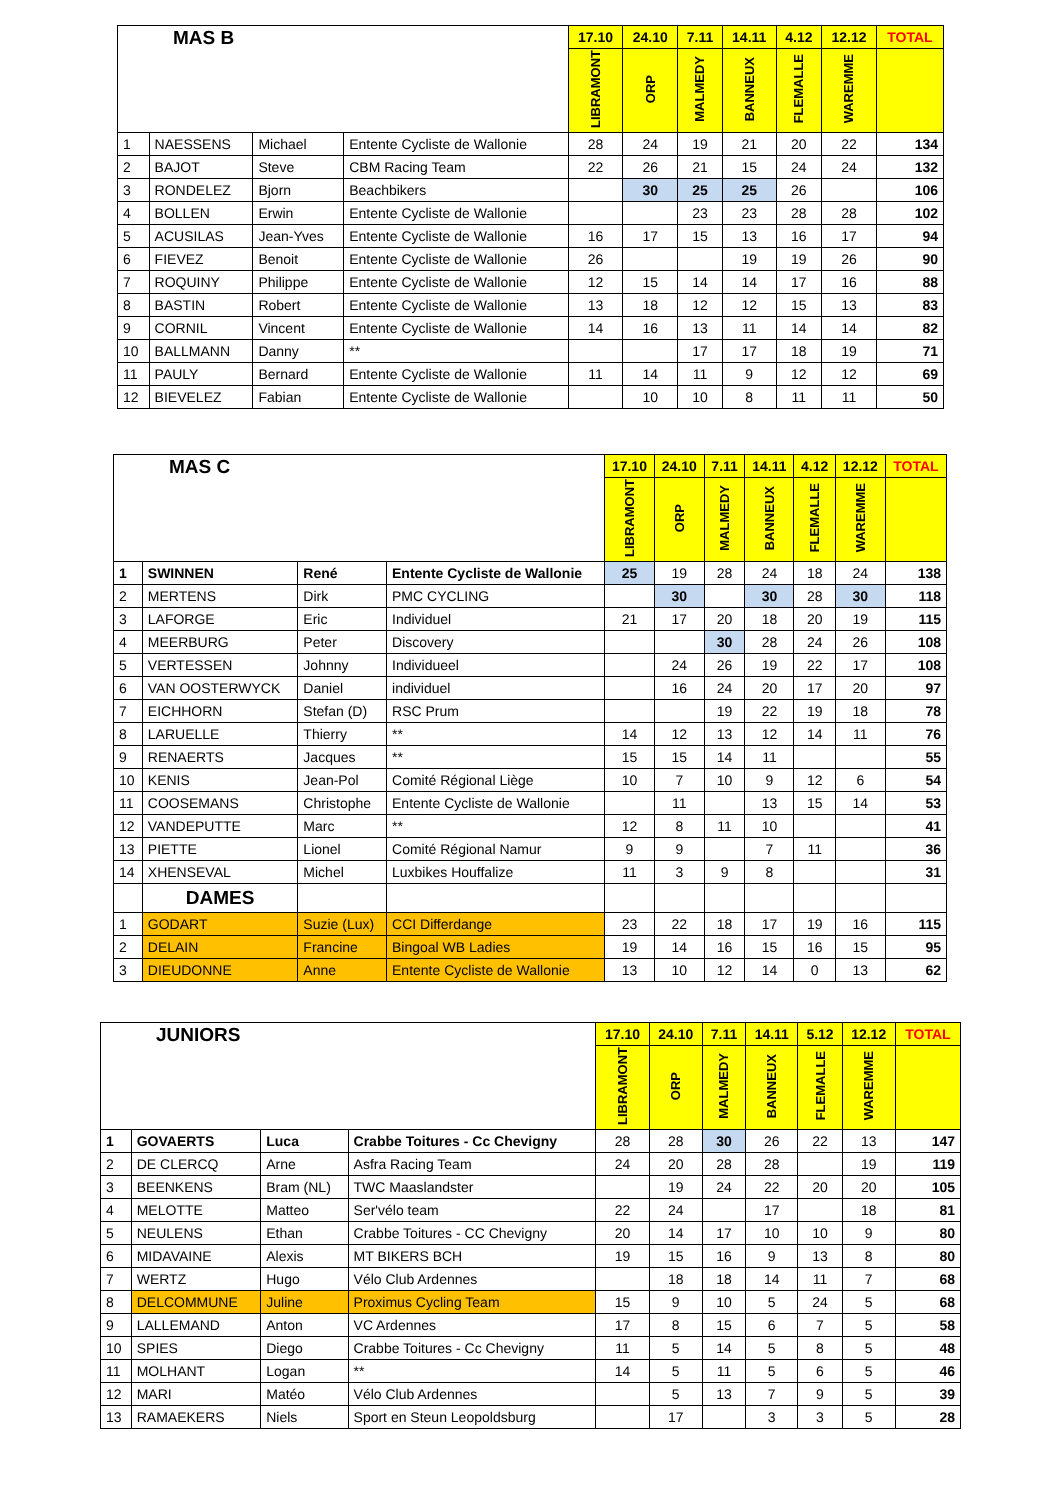| MAS B | | | | 17.10 | 24.10 | 7.11 | 14.11 | 4.12 | 12.12 | TOTAL |
| --- | --- | --- | --- | --- | --- | --- | --- | --- | --- | --- |
| | | | | LIBRAMONT | ORP | MALMEDY | BANNEUX | FLEMALLE | WAREMME | |
| 1 | NAESSENS | Michael | Entente Cycliste de Wallonie | 28 | 24 | 19 | 21 | 20 | 22 | 134 |
| 2 | BAJOT | Steve | CBM Racing Team | 22 | 26 | 21 | 15 | 24 | 24 | 132 |
| 3 | RONDELEZ | Bjorn | Beachbikers | | 30 | 25 | 25 | 26 | | 106 |
| 4 | BOLLEN | Erwin | Entente Cycliste de Wallonie | | | 23 | 23 | 28 | 28 | 102 |
| 5 | ACUSILAS | Jean-Yves | Entente Cycliste de Wallonie | 16 | 17 | 15 | 13 | 16 | 17 | 94 |
| 6 | FIEVEZ | Benoit | Entente Cycliste de Wallonie | 26 | | | 19 | 19 | 26 | 90 |
| 7 | ROQUINY | Philippe | Entente Cycliste de Wallonie | 12 | 15 | 14 | 14 | 17 | 16 | 88 |
| 8 | BASTIN | Robert | Entente Cycliste de Wallonie | 13 | 18 | 12 | 12 | 15 | 13 | 83 |
| 9 | CORNIL | Vincent | Entente Cycliste de Wallonie | 14 | 16 | 13 | 11 | 14 | 14 | 82 |
| 10 | BALLMANN | Danny | ** | | | 17 | 17 | 18 | 19 | 71 |
| 11 | PAULY | Bernard | Entente Cycliste de Wallonie | 11 | 14 | 11 | 9 | 12 | 12 | 69 |
| 12 | BIEVELEZ | Fabian | Entente Cycliste de Wallonie | | 10 | 10 | 8 | 11 | 11 | 50 |
| MAS C | | | | 17.10 | 24.10 | 7.11 | 14.11 | 4.12 | 12.12 | TOTAL |
| --- | --- | --- | --- | --- | --- | --- | --- | --- | --- | --- |
| | | | | LIBRAMONT | ORP | MALMEDY | BANNEUX | FLEMALLE | WAREMME | |
| 1 | SWINNEN | René | Entente Cycliste de Wallonie | 25 | 19 | 28 | 24 | 18 | 24 | 138 |
| 2 | MERTENS | Dirk | PMC CYCLING | | 30 | | 30 | 28 | 30 | 118 |
| 3 | LAFORGE | Eric | Individuel | 21 | 17 | 20 | 18 | 20 | 19 | 115 |
| 4 | MEERBURG | Peter | Discovery | | | 30 | 28 | 24 | 26 | 108 |
| 5 | VERTESSEN | Johnny | Individueel | | 24 | 26 | 19 | 22 | 17 | 108 |
| 6 | VAN OOSTERWYCK | Daniel | individuel | | 16 | 24 | 20 | 17 | 20 | 97 |
| 7 | EICHHORN | Stefan (D) | RSC Prum | | | 19 | 22 | 19 | 18 | 78 |
| 8 | LARUELLE | Thierry | ** | 14 | 12 | 13 | 12 | 14 | 11 | 76 |
| 9 | RENAERTS | Jacques | ** | 15 | 15 | 14 | 11 | | | 55 |
| 10 | KENIS | Jean-Pol | Comité Régional Liège | 10 | 7 | 10 | 9 | 12 | 6 | 54 |
| 11 | COOSEMANS | Christophe | Entente Cycliste de Wallonie | | 11 | | 13 | 15 | 14 | 53 |
| 12 | VANDEPUTTE | Marc | ** | 12 | 8 | 11 | 10 | | | 41 |
| 13 | PIETTE | Lionel | Comité Régional Namur | 9 | 9 | | 7 | 11 | | 36 |
| 14 | XHENSEVAL | Michel | Luxbikes Houffalize | 11 | 3 | 9 | 8 | | | 31 |
| | DAMES | | | | | | | | | |
| 1 | GODART | Suzie (Lux) | CCI Differdange | 23 | 22 | 18 | 17 | 19 | 16 | 115 |
| 2 | DELAIN | Francine | Bingoal WB Ladies | 19 | 14 | 16 | 15 | 16 | 15 | 95 |
| 3 | DIEUDONNE | Anne | Entente Cycliste de Wallonie | 13 | 10 | 12 | 14 | 0 | 13 | 62 |
| JUNIORS | | | | 17.10 | 24.10 | 7.11 | 14.11 | 5.12 | 12.12 | TOTAL |
| --- | --- | --- | --- | --- | --- | --- | --- | --- | --- | --- |
| | | | | LIBRAMONT | ORP | MALMEDY | BANNEUX | FLEMALLE | WAREMME | |
| 1 | GOVAERTS | Luca | Crabbe Toitures - Cc Chevigny | 28 | 28 | 30 | 26 | 22 | 13 | 147 |
| 2 | DE CLERCQ | Arne | Asfra Racing Team | 24 | 20 | 28 | 28 | | 19 | 119 |
| 3 | BEENKENS | Bram (NL) | TWC Maaslandster | | 19 | 24 | 22 | 20 | 20 | 105 |
| 4 | MELOTTE | Matteo | Ser'vélo team | 22 | 24 | | 17 | | 18 | 81 |
| 5 | NEULENS | Ethan | Crabbe Toitures - CC Chevigny | 20 | 14 | 17 | 10 | 10 | 9 | 80 |
| 6 | MIDAVAINE | Alexis | MT BIKERS BCH | 19 | 15 | 16 | 9 | 13 | 8 | 80 |
| 7 | WERTZ | Hugo | Vélo Club Ardennes | | 18 | 18 | 14 | 11 | 7 | 68 |
| 8 | DELCOMMUNE | Juline | Proximus Cycling Team | 15 | 9 | 10 | 5 | 24 | 5 | 68 |
| 9 | LALLEMAND | Anton | VC Ardennes | 17 | 8 | 15 | 6 | 7 | 5 | 58 |
| 10 | SPIES | Diego | Crabbe Toitures - Cc Chevigny | 11 | 5 | 14 | 5 | 8 | 5 | 48 |
| 11 | MOLHANT | Logan | ** | 14 | 5 | 11 | 5 | 6 | 5 | 46 |
| 12 | MARI | Matéo | Vélo Club Ardennes | | 5 | 13 | 7 | 9 | 5 | 39 |
| 13 | RAMAEKERS | Niels | Sport en Steun Leopoldsburg | | 17 | | 3 | 3 | 5 | 28 |